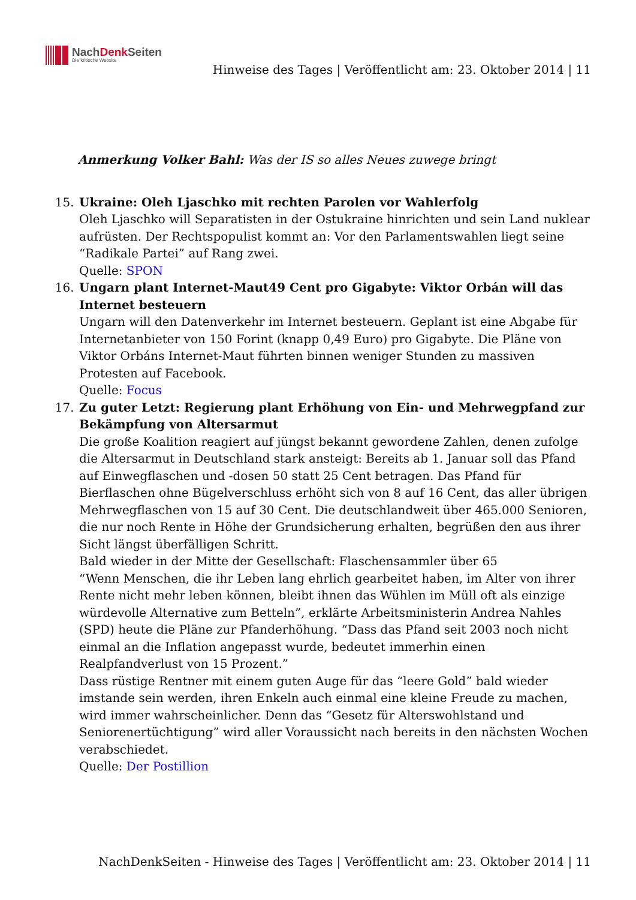NachDenk Seiten
Die kritische Website
Hinweise des Tages | Veröffentlicht am: 23. Oktober 2014 | 11
Anmerkung Volker Bahl: Was der IS so alles Neues zuwege bringt
15. Ukraine: Oleh Ljaschko mit rechten Parolen vor Wahlerfolg
Oleh Ljaschko will Separatisten in der Ostukraine hinrichten und sein Land nuklear aufrüsten. Der Rechtspopulist kommt an: Vor den Parlamentswahlen liegt seine “Radikale Partei” auf Rang zwei.
Quelle: SPON
16. Ungarn plant Internet-Maut49 Cent pro Gigabyte: Viktor Orbán will das Internet besteuern
Ungarn will den Datenverkehr im Internet besteuern. Geplant ist eine Abgabe für Internetanbieter von 150 Forint (knapp 0,49 Euro) pro Gigabyte. Die Pläne von Viktor Orbáns Internet-Maut führten binnen weniger Stunden zu massiven Protesten auf Facebook.
Quelle: Focus
17. Zu guter Letzt: Regierung plant Erhöhung von Ein- und Mehrwegpfand zur Bekämpfung von Altersarmut
Die große Koalition reagiert auf jüngst bekannt gewordene Zahlen, denen zufolge die Altersarmut in Deutschland stark ansteigt: Bereits ab 1. Januar soll das Pfand auf Einwegflaschen und -dosen 50 statt 25 Cent betragen. Das Pfand für Bierflaschen ohne Bügelverschluss erhöht sich von 8 auf 16 Cent, das aller übrigen Mehrwegflaschen von 15 auf 30 Cent. Die deutschlandweit über 465.000 Senioren, die nur noch Rente in Höhe der Grundsicherung erhalten, begrüßen den aus ihrer Sicht längst überfälligen Schritt.
Bald wieder in der Mitte der Gesellschaft: Flaschensammler über 65
“Wenn Menschen, die ihr Leben lang ehrlich gearbeitet haben, im Alter von ihrer Rente nicht mehr leben können, bleibt ihnen das Wühlen im Müll oft als einzige würdevolle Alternative zum Betteln”, erklärte Arbeitsministerin Andrea Nahles (SPD) heute die Pläne zur Pfanderhöhung. “Dass das Pfand seit 2003 noch nicht einmal an die Inflation angepasst wurde, bedeutet immerhin einen Realpfandverlust von 15 Prozent.”
Dass rüstige Rentner mit einem guten Auge für das “leere Gold” bald wieder imstande sein werden, ihren Enkeln auch einmal eine kleine Freude zu machen, wird immer wahrscheinlicher. Denn das “Gesetz für Alterswohlstand und Seniorenertüchtigung” wird aller Voraussicht nach bereits in den nächsten Wochen verabschiedet.
Quelle: Der Postillion
NachDenkSeiten - Hinweise des Tages | Veröffentlicht am: 23. Oktober 2014 | 11